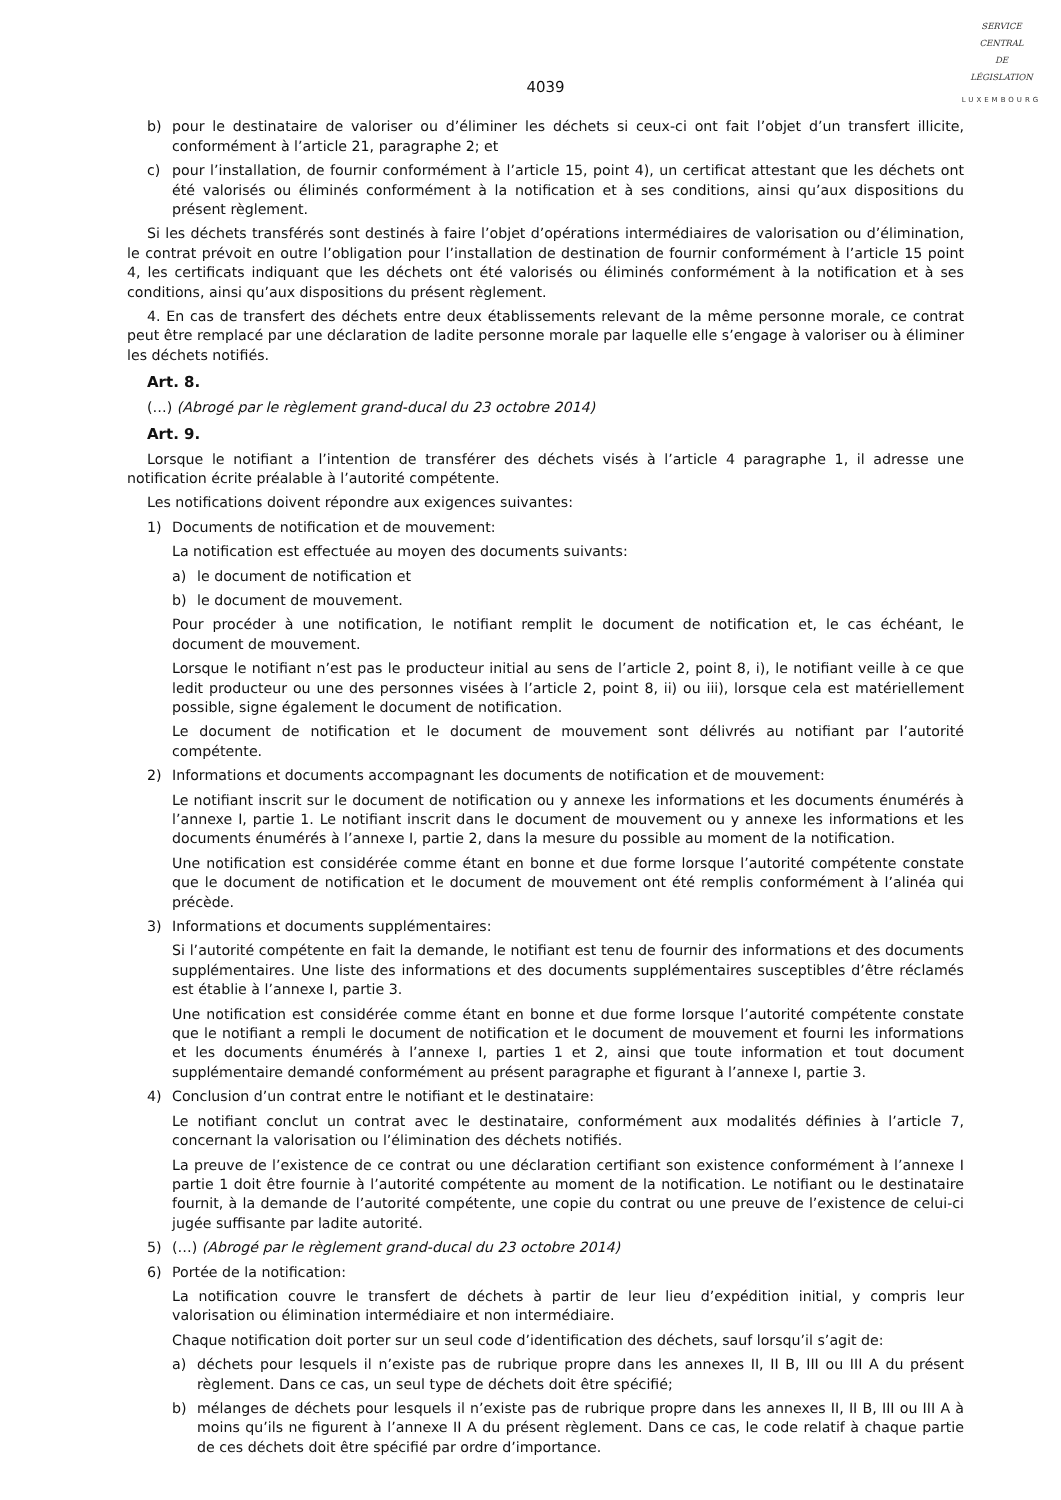SERVICE
CENTRAL
DE
LÉGISLATION
LUXEMBOURG
4039
b) pour le destinataire de valoriser ou d’éliminer les déchets si ceux-ci ont fait l’objet d’un transfert illicite, conformément à l’article 21, paragraphe 2; et
c) pour l’installation, de fournir conformément à l’article 15, point 4), un certificat attestant que les déchets ont été valorisés ou éliminés conformément à la notification et à ses conditions, ainsi qu’aux dispositions du présent règlement.
Si les déchets transférés sont destinés à faire l’objet d’opérations intermédiaires de valorisation ou d’élimination, le contrat prévoit en outre l’obligation pour l’installation de destination de fournir conformément à l’article 15 point 4, les certificats indiquant que les déchets ont été valorisés ou éliminés conformément à la notification et à ses conditions, ainsi qu’aux dispositions du présent règlement.
4. En cas de transfert des déchets entre deux établissements relevant de la même personne morale, ce contrat peut être remplacé par une déclaration de ladite personne morale par laquelle elle s’engage à valoriser ou à éliminer les déchets notifiés.
Art. 8.
(…) (Abrogé par le règlement grand-ducal du 23 octobre 2014)
Art. 9.
Lorsque le notifiant a l’intention de transférer des déchets visés à l’article 4 paragraphe 1, il adresse une notification écrite préalable à l’autorité compétente.
Les notifications doivent répondre aux exigences suivantes:
1) Documents de notification et de mouvement:
La notification est effectuée au moyen des documents suivants:
a) le document de notification et
b) le document de mouvement.
Pour procéder à une notification, le notifiant remplit le document de notification et, le cas échéant, le document de mouvement.
Lorsque le notifiant n’est pas le producteur initial au sens de l’article 2, point 8, i), le notifiant veille à ce que ledit producteur ou une des personnes visées à l’article 2, point 8, ii) ou iii), lorsque cela est matériellement possible, signe également le document de notification.
Le document de notification et le document de mouvement sont délivrés au notifiant par l’autorité compétente.
2) Informations et documents accompagnant les documents de notification et de mouvement:
Le notifiant inscrit sur le document de notification ou y annexe les informations et les documents énumérés à l’annexe I, partie 1. Le notifiant inscrit dans le document de mouvement ou y annexe les informations et les documents énumérés à l’annexe I, partie 2, dans la mesure du possible au moment de la notification.
Une notification est considérée comme étant en bonne et due forme lorsque l’autorité compétente constate que le document de notification et le document de mouvement ont été remplis conformément à l’alinéa qui précède.
3) Informations et documents supplémentaires:
Si l’autorité compétente en fait la demande, le notifiant est tenu de fournir des informations et des documents supplémentaires. Une liste des informations et des documents supplémentaires susceptibles d’être réclamés est établie à l’annexe I, partie 3.
Une notification est considérée comme étant en bonne et due forme lorsque l’autorité compétente constate que le notifiant a rempli le document de notification et le document de mouvement et fourni les informations et les documents énumérés à l’annexe I, parties 1 et 2, ainsi que toute information et tout document supplémentaire demandé conformément au présent paragraphe et figurant à l’annexe I, partie 3.
4) Conclusion d’un contrat entre le notifiant et le destinataire:
Le notifiant conclut un contrat avec le destinataire, conformément aux modalités définies à l’article 7, concernant la valorisation ou l’élimination des déchets notifiés.
La preuve de l’existence de ce contrat ou une déclaration certifiant son existence conformément à l’annexe I partie 1 doit être fournie à l’autorité compétente au moment de la notification. Le notifiant ou le destinataire fournit, à la demande de l’autorité compétente, une copie du contrat ou une preuve de l’existence de celui-ci jugée suffisante par ladite autorité.
5) (…) (Abrogé par le règlement grand-ducal du 23 octobre 2014)
6) Portée de la notification:
La notification couvre le transfert de déchets à partir de leur lieu d’expédition initial, y compris leur valorisation ou élimination intermédiaire et non intermédiaire.
Chaque notification doit porter sur un seul code d’identification des déchets, sauf lorsqu’il s’agit de:
a) déchets pour lesquels il n’existe pas de rubrique propre dans les annexes II, II B, III ou III A du présent règlement. Dans ce cas, un seul type de déchets doit être spécifié;
b) mélanges de déchets pour lesquels il n’existe pas de rubrique propre dans les annexes II, II B, III ou III A à moins qu’ils ne figurent à l’annexe II A du présent règlement. Dans ce cas, le code relatif à chaque partie de ces déchets doit être spécifié par ordre d’importance.